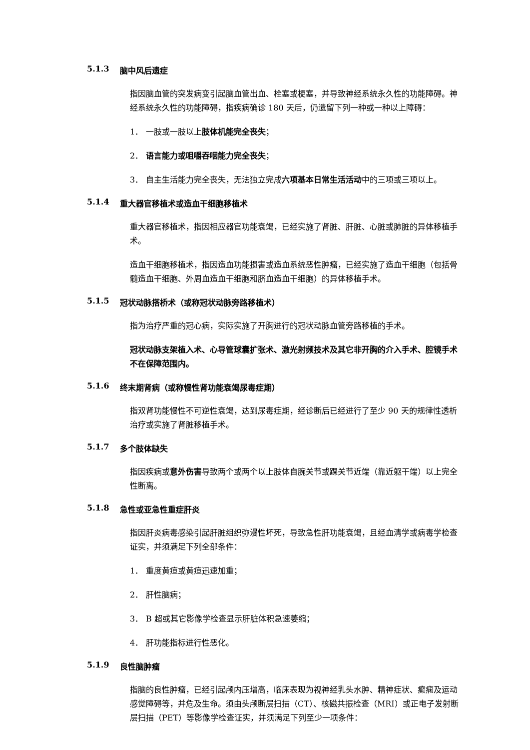5.1.3 脑中风后遗症
指因脑血管的突发病变引起脑血管出血、栓塞或梗塞，并导致神经系统永久性的功能障碍。神经系统永久性的功能障碍，指疾病确诊 180 天后，仍遗留下列一种或一种以上障碍：
1． 一肢或一肢以上肢体机能完全丧失；
2． 语言能力或咀嚼吞咽能力完全丧失；
3． 自主生活能力完全丧失，无法独立完成六项基本日常生活活动中的三项或三项以上。
5.1.4 重大器官移植术或造血干细胞移植术
重大器官移植术，指因相应器官功能衰竭，已经实施了肾脏、肝脏、心脏或肺脏的异体移植手术。
造血干细胞移植术，指因造血功能损害或造血系统恶性肿瘤，已经实施了造血干细胞（包括骨髓造血干细胞、外周血造血干细胞和脐血造血干细胞）的异体移植手术。
5.1.5 冠状动脉搭桥术（或称冠状动脉旁路移植术）
指为治疗严重的冠心病，实际实施了开胸进行的冠状动脉血管旁路移植的手术。
冠状动脉支架植入术、心导管球囊扩张术、激光射频技术及其它非开胸的介入手术、腔镜手术不在保障范围内。
5.1.6 终末期肾病（或称慢性肾功能衰竭尿毒症期）
指双肾功能慢性不可逆性衰竭，达到尿毒症期，经诊断后已经进行了至少 90 天的规律性透析治疗或实施了肾脏移植手术。
5.1.7 多个肢体缺失
指因疾病或意外伤害导致两个或两个以上肢体自腕关节或踝关节近端（靠近躯干端）以上完全性断离。
5.1.8 急性或亚急性重症肝炎
指因肝炎病毒感染引起肝脏组织弥漫性坏死，导致急性肝功能衰竭，且经血清学或病毒学检查证实，并须满足下列全部条件：
1． 重度黄疸或黄疸迅速加重；
2． 肝性脑病；
3． B 超或其它影像学检查显示肝脏体积急速萎缩；
4． 肝功能指标进行性恶化。
5.1.9 良性脑肿瘤
指脑的良性肿瘤，已经引起颅内压增高，临床表现为视神经乳头水肿、精神症状、癫痫及运动感觉障碍等，并危及生命。须由头颅断层扫描（CT）、核磁共振检查（MRI）或正电子发射断层扫描（PET）等影像学检查证实，并须满足下列至少一项条件：